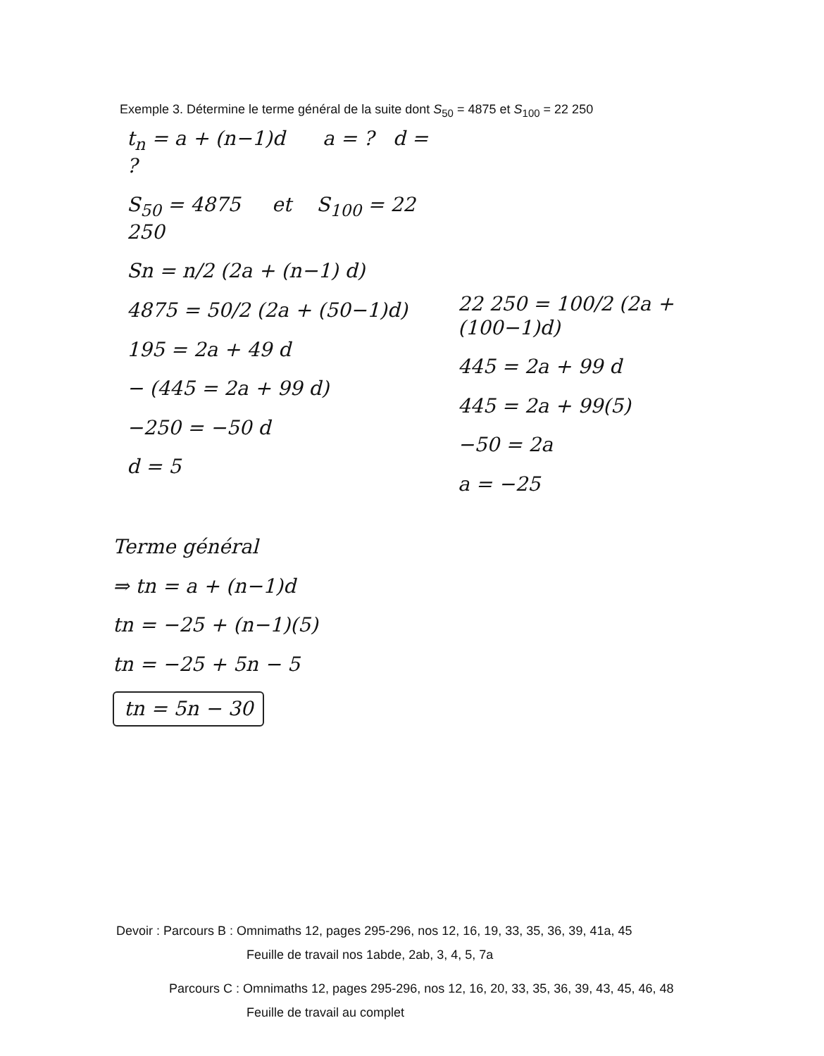Exemple 3. Détermine le terme général de la suite dont S<sub>50</sub> = 4875 et S<sub>100</sub> = 22 250
t<sub>n</sub> = a + (n−1)d a = ? d = ?
S<sub>50</sub> = 4875 et S<sub>100</sub> = 22 250
Sn = n/2 (2a + (n−1) d)
4875 = 50/2 (2a + (50−1)d)
195 = 2a + 49 d
− (445 = 2a + 99 d)
−250 = −50 d
d = 5
22 250 = 100/2 (2a + (100−1)d)
445 = 2a + 99 d
445 = 2a + 99(5)
−50 = 2a
a = −25
Terme général
⇒ tn = a + (n−1)d
tn = −25 + (n−1)(5)
tn = −25 + 5n − 5
tn = 5n − 30
Devoir : Parcours B : Omnimaths 12, pages 295-296, nos 12, 16, 19, 33, 35, 36, 39, 41a, 45
Feuille de travail nos 1abde, 2ab, 3, 4, 5, 7a
Parcours C : Omnimaths 12, pages 295-296, nos 12, 16, 20, 33, 35, 36, 39, 43, 45, 46, 48
Feuille de travail au complet